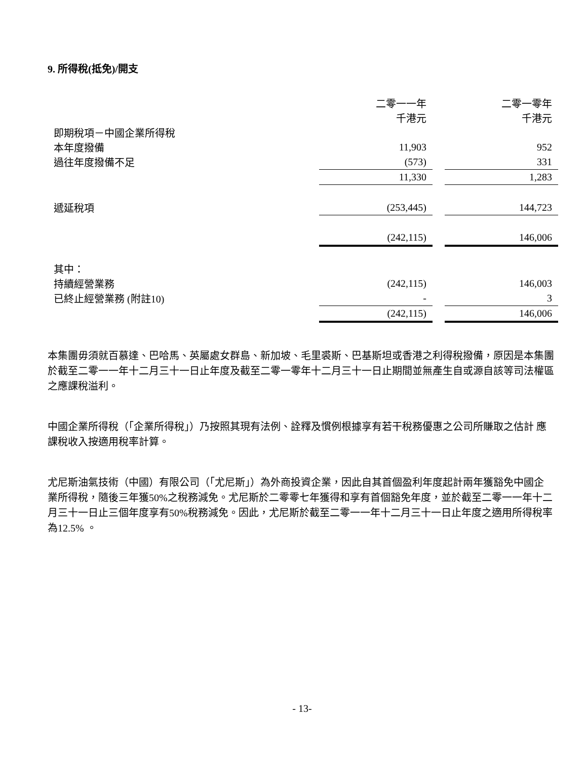9. 所得稅(抵免)/開支
| | 二零一一年 千港元 | | 二零一零年 千港元 |
| 即期稅項－中國企業所得稅 | | | |
| 本年度撥備 | 11,903 | | 952 |
| 過往年度撥備不足 | (573) | | 331 |
| | 11,330 | | 1,283 |
| 遞延稅項 | (253,445) | | 144,723 |
| | (242,115) | | 146,006 |
| 其中： | | | |
| 持續經營業務 | (242,115) | | 146,003 |
| 已終止經營業務 (附註10) | - | | 3 |
| | (242,115) | | 146,006 |
本集團毋須就百慕達、巴哈馬、英屬處女群島、新加坡、毛里裘斯、巴基斯坦或香港之利得稅撥備，原因是本集團於截至二零一一年十二月三十一日止年度及截至二零一零年十二月三十一日止期間並無產生自或源自該等司法權區之應課稅溢利。
中國企業所得稅（「企業所得稅」）乃按照其現有法例、詮釋及慣例根據享有若干稅務優惠之公司所賺取之估計 應課稅收入按適用稅率計算。
尤尼斯油氣技術（中國）有限公司（「尤尼斯」）為外商投資企業，因此自其首個盈利年度起計兩年獲豁免中國企 業所得稅，隨後三年獲50%之稅務減免。尤尼斯於二零零七年獲得和享有首個豁免年度，並於截至二零一一年十二月三十一日止三個年度享有50%稅務減免。因此，尤尼斯於截至二零一一年十二月三十一日止年度之適用所得稅率為12.5% 。
- 13-